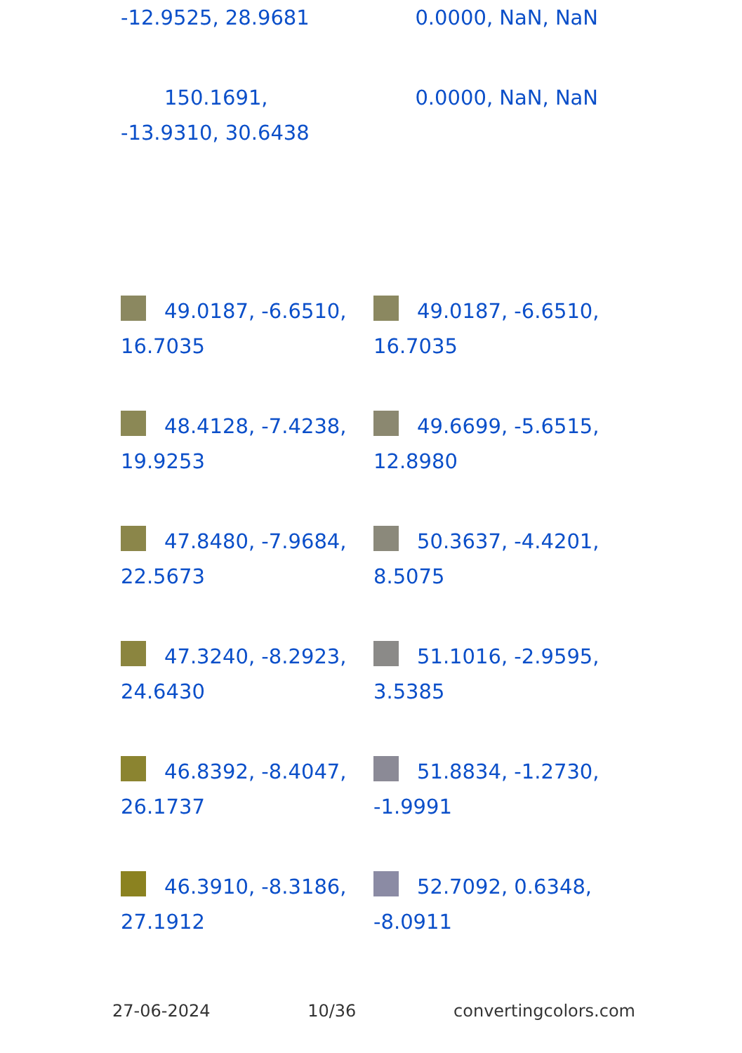-12.9525, 28.9681 0.0000, NaN, NaN
150.1691,
-13.9310, 30.6438
0.0000, NaN, NaN
49.0187, -6.6510,
16.7035
49.0187, -6.6510,
16.7035
48.4128, -7.4238,
19.9253
49.6699, -5.6515,
12.8980
47.8480, -7.9684,
22.5673
50.3637, -4.4201,
8.5075
47.3240, -8.2923,
24.6430
51.1016, -2.9595,
3.5385
46.8392, -8.4047,
26.1737
51.8834, -1.2730,
-1.9991
46.3910, -8.3186,
27.1912
52.7092, 0.6348,
-8.0911
27-06-2024 10/36 convertingcolors.com